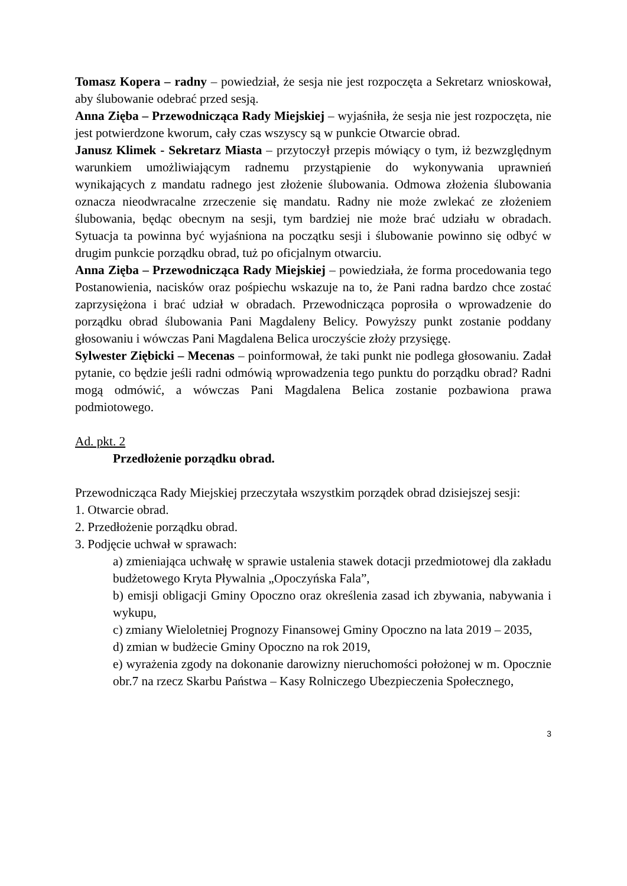Tomasz Kopera – radny – powiedział, że sesja nie jest rozpoczęta a Sekretarz wnioskował, aby ślubowanie odebrać przed sesją.
Anna Zięba – Przewodnicząca Rady Miejskiej – wyjaśniła, że sesja nie jest rozpoczęta, nie jest potwierdzone kworum, cały czas wszyscy są w punkcie Otwarcie obrad.
Janusz Klimek - Sekretarz Miasta – przytoczył przepis mówiący o tym, iż bezwzględnym warunkiem umożliwiającym radnemu przystąpienie do wykonywania uprawnień wynikających z mandatu radnego jest złożenie ślubowania. Odmowa złożenia ślubowania oznacza nieodwracalne zrzeczenie się mandatu. Radny nie może zwlekać ze złożeniem ślubowania, będąc obecnym na sesji, tym bardziej nie może brać udziału w obradach. Sytuacja ta powinna być wyjaśniona na początku sesji i ślubowanie powinno się odbyć w drugim punkcie porządku obrad, tuż po oficjalnym otwarciu.
Anna Zięba – Przewodnicząca Rady Miejskiej – powiedziała, że forma procedowania tego Postanowienia, nacisków oraz pośpiechu wskazuje na to, że Pani radna bardzo chce zostać zaprzysiężona i brać udział w obradach. Przewodnicząca poprosiła o wprowadzenie do porządku obrad ślubowania Pani Magdaleny Belicy. Powyższy punkt zostanie poddany głosowaniu i wówczas Pani Magdalena Belica uroczyście złoży przysięgę.
Sylwester Ziębicki – Mecenas – poinformował, że taki punkt nie podlega głosowaniu. Zadał pytanie, co będzie jeśli radni odmówią wprowadzenia tego punktu do porządku obrad? Radni mogą odmówić, a wówczas Pani Magdalena Belica zostanie pozbawiona prawa podmiotowego.
Ad. pkt. 2
Przedłożenie porządku obrad.
Przewodnicząca Rady Miejskiej przeczytała wszystkim porządek obrad dzisiejszej sesji:
1. Otwarcie obrad.
2. Przedłożenie porządku obrad.
3. Podjęcie uchwał w sprawach:
a) zmieniająca uchwałę w sprawie ustalenia stawek dotacji przedmiotowej dla zakładu budżetowego Kryta Pływalnia „Opoczyńska Fala”,
b) emisji obligacji Gminy Opoczno oraz określenia zasad ich zbywania, nabywania i wykupu,
c) zmiany Wieloletniej Prognozy Finansowej Gminy Opoczno na lata 2019 – 2035,
d) zmian w budżecie Gminy Opoczno na rok 2019,
e) wyrażenia zgody na dokonanie darowizny nieruchomości położonej w m. Opocznie obr.7 na rzecz Skarbu Państwa – Kasy Rolniczego Ubezpieczenia Społecznego,
3